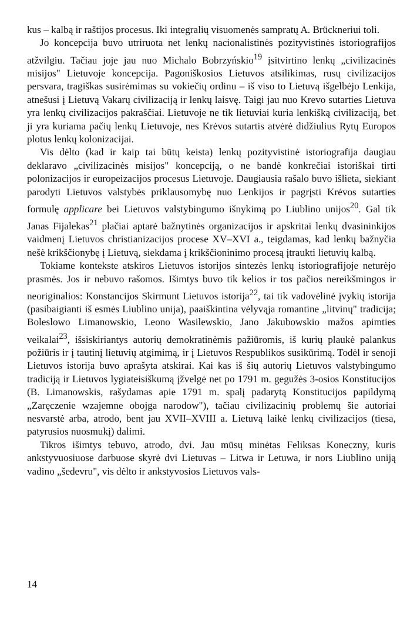kus – kalbą ir raštijos procesus. Iki integralių visuomenės sampratų A. Brückneriui toli.
Jo koncepcija buvo utriruota net lenkų nacionalistinės pozityvistinės istoriografijos atžvilgiu. Tačiau joje jau nuo Michalo Bobrzyńskio<sup>19</sup> įsitvirtino lenkų „civilizacinės misijos" Lietuvoje koncepcija. Pagoniškosios Lietuvos atsilikimas, rusų civilizacijos persvara, tragiškas susirėmimas su vokiečių ordinu – iš viso to Lietuvą išgelbėjo Lenkija, atnešusi į Lietuvą Vakarų civilizaciją ir lenkų laisvę. Taigi jau nuo Krevo sutarties Lietuva yra lenkų civilizacijos pakraščiai. Lietuvoje ne tik lietuviai kuria lenkišką civilizaciją, bet ji yra kuriama pačių lenkų Lietuvoje, nes Krėvos sutartis atvėrė didžiulius Rytų Europos plotus lenkų kolonizacijai.
Vis dėlto (kad ir kaip tai būtų keista) lenkų pozityvistinė istoriografija daugiau deklaravo „civilizacinės misijos" koncepciją, o ne bandė konkrečiai istoriškai tirti polonizacijos ir europeizacijos procesus Lietuvoje. Daugiausia rašalo buvo išlieta, siekiant parodyti Lietuvos valstybės priklausomybę nuo Lenkijos ir pagrįsti Krėvos sutarties formulę applicare bei Lietuvos valstybingumo išnykimą po Liublino unijos<sup>20</sup>. Gal tik Janas Fijalekas<sup>21</sup> plačiai aptarė bažnytinės organizacijos ir apskritai lenkų dvasininkijos vaidmenį Lietuvos christianizacijos procese XV–XVI a., teigdamas, kad lenkų bažnyčia nešė krikščionybę į Lietuvą, siekdama į krikščioninimo procesą įtraukti lietuvių kalbą.
Tokiame kontekste atskiros Lietuvos istorijos sintezės lenkų istoriografijoje neturėjo prasmės. Jos ir nebuvo rašomos. Išimtys buvo tik kelios ir tos pačios nereikšmingos ir neoriginalios: Konstancijos Skirmunt Lietuvos istorija<sup>22</sup>, tai tik vadovėlinė įvykių istorija (pasibaigianti iš esmės Liublino unija), paaiškintina vėlyvąja romantine „litvinų" tradicija; Boleslowo Limanowskio, Leono Wasilewskio, Jano Jakubowskio mažos apimties veikalai<sup>23</sup>, išsiskiriantys autorių demokratinėmis pažiūromis, iš kurių plaukė palankus požiūris ir į tautinį lietuvių atgimimą, ir į Lietuvos Respublikos susikūrimą. Todėl ir senoji Lietuvos istorija buvo aprašyta atskirai. Kai kas iš šių autorių Lietuvos valstybingumo tradiciją ir Lietuvos lygiateisiškumą įžvelgė net po 1791 m. gegužės 3-osios Konstitucijos (B. Limanowskis, rašydamas apie 1791 m. spalį padarytą Konstitucijos papildymą „Zaręczenie wzajemne obojga narodow"), tačiau civilizacinių problemų šie autoriai nesvarstė arba, atrodo, bent jau XVII–XVIII a. Lietuvą laikė lenkų civilizacijos (tiesa, patyrusios nuosmukį) dalimi.
Tikros išimtys tebuvo, atrodo, dvi. Jau mūsų minėtas Feliksas Koneczny, kuris ankstyvuosiuose darbuose skyrė dvi Lietuvas – Litwa ir Letuwa, ir nors Liublino uniją vadino „šedevru", vis dėlto ir ankstyvosios Lietuvos vals-
14